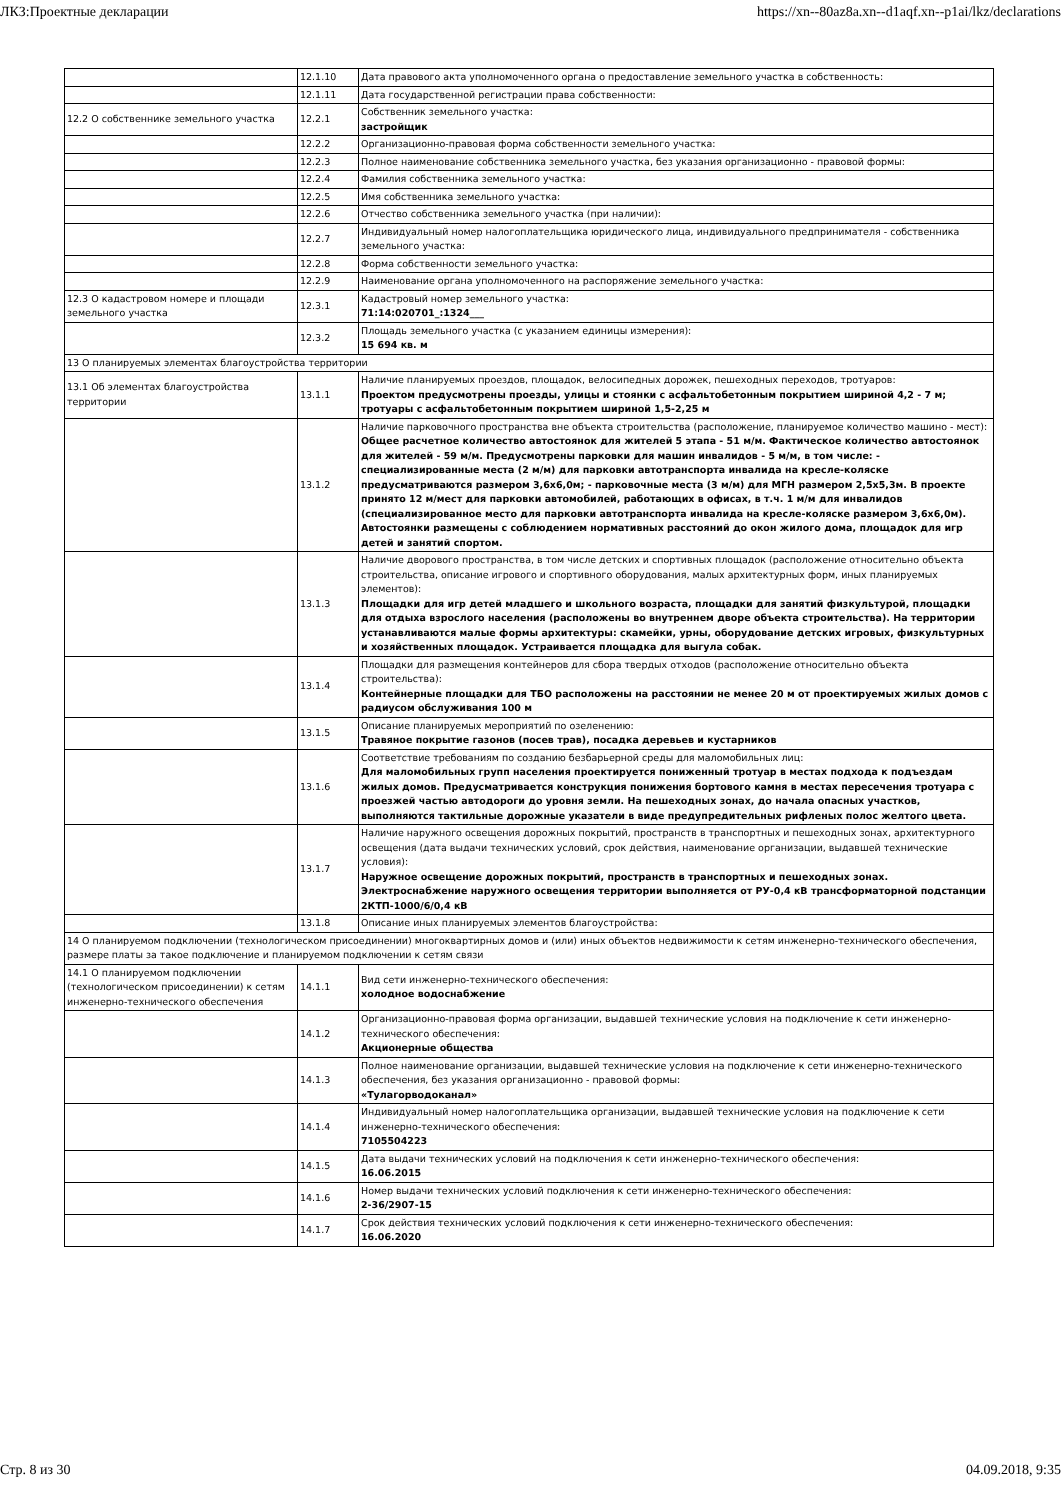ЛКЗ:Проектные декларации https://xn--80az8a.xn--d1aqf.xn--p1ai/lkz/declarations
| | 12.1.10 | Дата правового акта уполномоченного органа о предоставление земельного участка в собственность: |
| | 12.1.11 | Дата государственной регистрации права собственности: |
| 12.2 О собственнике земельного участка | 12.2.1 | Собственник земельного участка: застройщик |
| | 12.2.2 | Организационно-правовая форма собственности земельного участка: |
| | 12.2.3 | Полное наименование собственника земельного участка, без указания организационно - правовой формы: |
| | 12.2.4 | Фамилия собственника земельного участка: |
| | 12.2.5 | Имя собственника земельного участка: |
| | 12.2.6 | Отчество собственника земельного участка (при наличии): |
| | 12.2.7 | Индивидуальный номер налогоплательщика юридического лица, индивидуального предпринимателя - собственника земельного участка: |
| | 12.2.8 | Форма собственности земельного участка: |
| | 12.2.9 | Наименование органа уполномоченного на распоряжение земельного участка: |
| 12.3 О кадастровом номере и площади земельного участка | 12.3.1 | Кадастровый номер земельного участка: 71:14:020701_:1324___ |
| | 12.3.2 | Площадь земельного участка (с указанием единицы измерения): 15 694 кв. м |
| 13 О планируемых элементах благоустройства территории | | |
| 13.1 Об элементах благоустройства территории | 13.1.1 | Наличие планируемых проездов, площадок, велосипедных дорожек, пешеходных переходов, тротуаров: Проектом предусмотрены проезды, улицы и стоянки с асфальтобетонным покрытием шириной 4,2 - 7 м; тротуары с асфальтобетонным покрытием шириной 1,5-2,25 м |
| | 13.1.2 | Наличие парковочного пространства вне объекта строительства (расположение, планируемое количество машино - мест): Общее расчетное количество автостоянок для жителей 5 этапа - 51 м/м. Фактическое количество автостоянок для жителей - 59 м/м. Предусмотрены парковки для машин инвалидов - 5 м/м, в том числе: - специализированные места (2 м/м) для парковки автотранспорта инвалида на кресле-коляске предусматриваются размером 3,6х6,0м; - парковочные места (3 м/м) для МГН размером 2,5х5,3м. В проекте принято 12 м/мест для парковки автомобилей, работающих в офисах, в т.ч. 1 м/м для инвалидов (специализированное место для парковки автотранспорта инвалида на кресле-коляске размером 3,6х6,0м). Автостоянки размещены с соблюдением нормативных расстояний до окон жилого дома, площадок для игр детей и занятий спортом. |
| | 13.1.3 | Наличие дворового пространства, в том числе детских и спортивных площадок (расположение относительно объекта строительства, описание игрового и спортивного оборудования, малых архитектурных форм, иных планируемых элементов): Площадки для игр детей младшего и школьного возраста, площадки для занятий физкультурой, площадки для отдыха взрослого населения (расположены во внутреннем дворе объекта строительства). На территории устанавливаются малые формы архитектуры: скамейки, урны, оборудование детских игровых, физкультурных и хозяйственных площадок. Устраивается площадка для выгула собак. |
| | 13.1.4 | Площадки для размещения контейнеров для сбора твердых отходов (расположение относительно объекта строительства): Контейнерные площадки для ТБО расположены на расстоянии не менее 20 м от проектируемых жилых домов с радиусом обслуживания 100 м |
| | 13.1.5 | Описание планируемых мероприятий по озеленению: Травяное покрытие газонов (посев трав), посадка деревьев и кустарников |
| | 13.1.6 | Соответствие требованиям по созданию безбарьерной среды для маломобильных лиц: Для маломобильных групп населения проектируется пониженный тротуар в местах подхода к подъездам жилых домов. Предусматривается конструкция понижения бортового камня в местах пересечения тротуара с проезжей частью автодороги до уровня земли. На пешеходных зонах, до начала опасных участков, выполняются тактильные дорожные указатели в виде предупредительных рифленых полос желтого цвета. |
| | 13.1.7 | Наличие наружного освещения дорожных покрытий, пространств в транспортных и пешеходных зонах, архитектурного освещения (дата выдачи технических условий, срок действия, наименование организации, выдавшей технические условия): Наружное освещение дорожных покрытий, пространств в транспортных и пешеходных зонах. Электроснабжение наружного освещения территории выполняется от РУ-0,4 кВ трансформаторной подстанции 2КТП-1000/6/0,4 кВ |
| | 13.1.8 | Описание иных планируемых элементов благоустройства: |
| 14 О планируемом подключении (технологическом присоединении) многоквартирных домов и (или) иных объектов недвижимости к сетям инженерно-технического обеспечения, размере платы за такое подключение и планируемом подключении к сетям связи | | |
| 14.1 О планируемом подключении (технологическом присоединении) к сетям инженерно-технического обеспечения | 14.1.1 | Вид сети инженерно-технического обеспечения: холодное водоснабжение |
| | 14.1.2 | Организационно-правовая форма организации, выдавшей технические условия на подключение к сети инженерно-технического обеспечения: Акционерные общества |
| | 14.1.3 | Полное наименование организации, выдавшей технические условия на подключение к сети инженерно-технического обеспечения, без указания организационно - правовой формы: «Тулагорводоканал» |
| | 14.1.4 | Индивидуальный номер налогоплательщика организации, выдавшей технические условия на подключение к сети инженерно-технического обеспечения: 7105504223 |
| | 14.1.5 | Дата выдачи технических условий на подключения к сети инженерно-технического обеспечения: 16.06.2015 |
| | 14.1.6 | Номер выдачи технических условий подключения к сети инженерно-технического обеспечения: 2-36/2907-15 |
| | 14.1.7 | Срок действия технических условий подключения к сети инженерно-технического обеспечения: 16.06.2020 |
Стр. 8 из 30 04.09.2018, 9:35